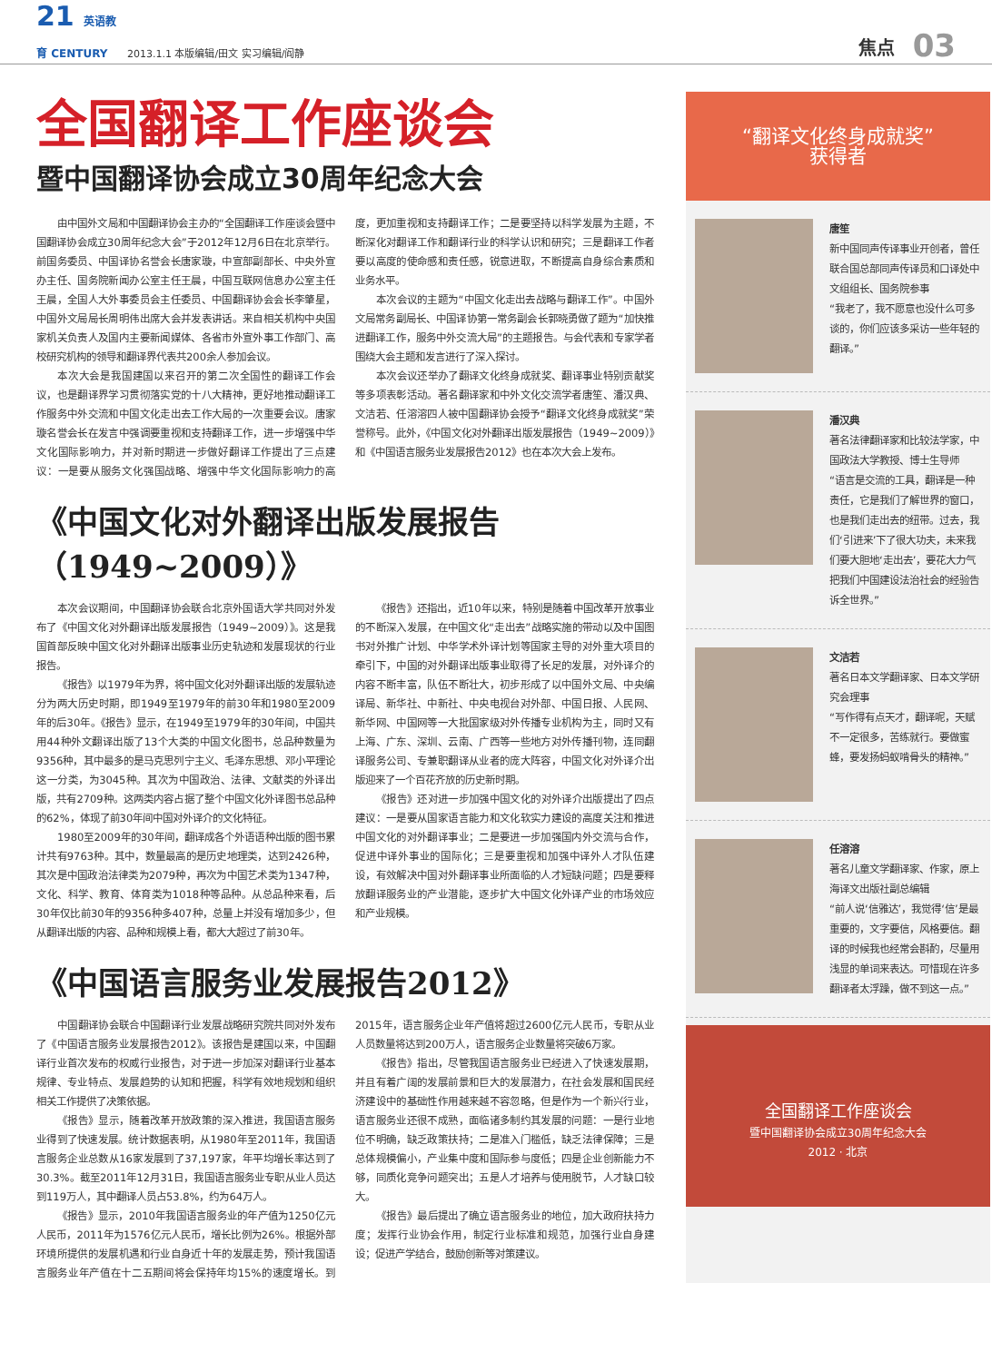21 英语教育 CENTURY
2013.1.1 本版编辑/田文 实习编辑/阎静
焦点
03
全国翻译工作座谈会
暨中国翻译协会成立30周年纪念大会
由中国外文局和中国翻译协会主办的“全国翻译工作座谈会暨中国翻译协会成立30周年纪念大会”于2012年12月6日在北京举行。前国务委员、中国译协名誉会长唐家璇，中宣部副部长、中央外宣办主任、国务院新闻办公室主任王晨，中国互联网信息办公室主任王晨，全国人大外事委员会主任委员、中国翻译协会会长李肇星，中国外文局局长周明伟出席大会并发表讲话。来自相关机构中央国家机关负责人及国内主要新闻媒体、各省市外宣外事工作部门、高校研究机构的领导和翻译界代表共200余人参加会议。
本次大会是我国建国以来召开的第二次全国性的翻译工作会议，也是翻译界学习贯彻落实党的十八大精神，更好地推动翻译工作服务中外交流和中国文化走出去工作大局的一次重要会议。唐家璇名誉会长在发言中强调要重视和支持翻译工作，进一步增强中华文化国际影响力，并对新时期进一步做好翻译工作提出了三点建议：一是要从服务文化强国战略、增强中华文化国际影响力的高度，更加重视和支持翻译工作；二是要坚持以科学发展为主题，不断深化对翻译工作和翻译行业的科学认识和研究；三是翻译工作者要以高度的使命感和责任感，锐意进取，不断提高自身综合素质和业务水平。
本次会议的主题为“中国文化走出去战略与翻译工作”。中国外文局常务副局长、中国译协第一常务副会长郭晓勇做了题为“加快推进翻译工作，服务中外交流大局”的主题报告。与会代表和专家学者围绕大会主题和发言进行了深入探讨。
本次会议还举办了翻译文化终身成就奖、翻译事业特别贡献奖等多项表彰活动。著名翻译家和中外文化交流学者唐笙、潘汉典、文洁若、任溶溶四人被中国翻译协会授予“翻译文化终身成就奖”荣誉称号。此外，《中国文化对外翻译出版发展报告（1949~2009）》和《中国语言服务业发展报告2012》也在本次大会上发布。
《中国文化对外翻译出版发展报告
（1949~2009）》
本次会议期间，中国翻译协会联合北京外国语大学共同对外发布了《中国文化对外翻译出版发展报告（1949~2009）》。这是我国首部反映中国文化对外翻译出版事业历史轨迹和发展现状的行业报告。
《报告》以1979年为界，将中国文化对外翻译出版的发展轨迹分为两大历史时期，即1949至1979年的前30年和1980至2009年的后30年。《报告》显示，在1949至1979年的30年间，中国共用44种外文翻译出版了13个大类的中国文化图书，总品种数量为9356种，其中最多的是马克思列宁主义、毛泽东思想、邓小平理论这一分类，为3045种。其次为中国政治、法律、文献类的外译出版，共有2709种。这两类内容占据了整个中国文化外译图书总品种的62%，体现了前30年间中国对外译介的文化特征。
1980至2009年的30年间，翻译成各个外语语种出版的图书累计共有9763种。其中，数量最高的是历史地理类，达到2426种，其次是中国政治法律类为2079种，再次为中国艺术类为1347种，文化、科学、教育、体育类为1018种等品种。从总品种来看，后30年仅比前30年的9356种多407种，总量上并没有增加多少，但从翻译出版的内容、品种和规模上看，都大大超过了前30年。
《报告》还指出，近10年以来，特别是随着中国改革开放事业的不断深入发展，在中国文化“走出去”战略实施的带动以及中国图书对外推广计划、中华学术外译计划等国家主导的对外重大项目的牵引下，中国的对外翻译出版事业取得了长足的发展，对外译介的内容不断丰富，队伍不断壮大，初步形成了以中国外文局、中央编译局、新华社、中新社、中央电视台对外部、中国日报、人民网、新华网、中国网等一大批国家级对外传播专业机构为主，同时又有上海、广东、深圳、云南、广西等一些地方对外传播刊物，连同翻译服务公司、专兼职翻译从业者的庞大阵容，中国文化对外译介出版迎来了一个百花齐放的历史新时期。
《报告》还对进一步加强中国文化的对外译介出版提出了四点建议：一是要从国家语言能力和文化软实力建设的高度关注和推进中国文化的对外翻译事业；二是要进一步加强国内外交流与合作，促进中译外事业的国际化；三是要重视和加强中译外人才队伍建设，有效解决中国对外翻译事业所面临的人才短缺问题；四是要释放翻译服务业的产业潜能，逐步扩大中国文化外译产业的市场效应和产业规模。
《中国语言服务业发展报告2012》
中国翻译协会联合中国翻译行业发展战略研究院共同对外发布了《中国语言服务业发展报告2012》。该报告是建国以来，中国翻译行业首次发布的权威行业报告，对于进一步加深对翻译行业基本规律、专业特点、发展趋势的认知和把握，科学有效地规划和组织相关工作提供了决策依据。
《报告》显示，随着改革开放政策的深入推进，我国语言服务业得到了快速发展。统计数据表明，从1980年至2011年，我国语言服务企业总数从16家发展到了37,197家，年平均增长率达到了30.3%。截至2011年12月31日，我国语言服务业专职从业人员达到119万人，其中翻译人员占53.8%，约为64万人。
《报告》显示，2010年我国语言服务业的年产值为1250亿元人民币，2011年为1576亿元人民币，增长比例为26%。根据外部环境所提供的发展机遇和行业自身近十年的发展走势，预计我国语言服务业年产值在十二五期间将会保持年均15%的速度增长。到2015年，语言服务企业年产值将超过2600亿元人民币，专职从业人员数量将达到200万人，语言服务企业数量将突破6万家。
《报告》指出，尽管我国语言服务业已经进入了快速发展期，并且有着广阔的发展前景和巨大的发展潜力，在社会发展和国民经济建设中的基础性作用越来越不容忽略，但是作为一个新兴行业，语言服务业还很不成熟，面临诸多制约其发展的问题：一是行业地位不明确，缺乏政策扶持；二是准入门槛低，缺乏法律保障；三是总体规模偏小，产业集中度和国际参与度低；四是企业创新能力不够，同质化竞争问题突出；五是人才培养与使用脱节，人才缺口较大。
《报告》最后提出了确立语言服务业的地位，加大政府扶持力度；发挥行业协会作用，制定行业标准和规范，加强行业自身建设；促进产学结合，鼓励创新等对策建议。
“翻译文化终身成就奖”
获得者
唐笙
新中国同声传译事业开创者，曾任联合国总部同声传译员和口译处中文组组长、国务院参事
“我老了，我不愿意也没什么可多谈的，你们应该多采访一些年轻的翻译。”
潘汉典
著名法律翻译家和比较法学家，中国政法大学教授、博士生导师
“语言是交流的工具，翻译是一种责任，它是我们了解世界的窗口，也是我们走出去的纽带。过去，我们‘引进来’下了很大功夫，未来我们要大胆地‘走出去’，要花大力气把我们中国建设法治社会的经验告诉全世界。”
文洁若
著名日本文学翻译家、日本文学研究会理事
“写作得有点天才，翻译呢，天赋不一定很多，苦练就行。要做蜜蜂，要发扬蚂蚁啃骨头的精神。”
任溶溶
著名儿童文学翻译家、作家，原上海译文出版社副总编辑
“前人说‘信雅达’，我觉得‘信’是最重要的，文字要信，风格要信。翻译的时候我也经常会斟酌，尽量用浅显的单词来表达。可惜现在许多翻译者太浮躁，做不到这一点。”
全国翻译工作座谈会
暨中国翻译协会成立30周年纪念大会
2012 · 北京